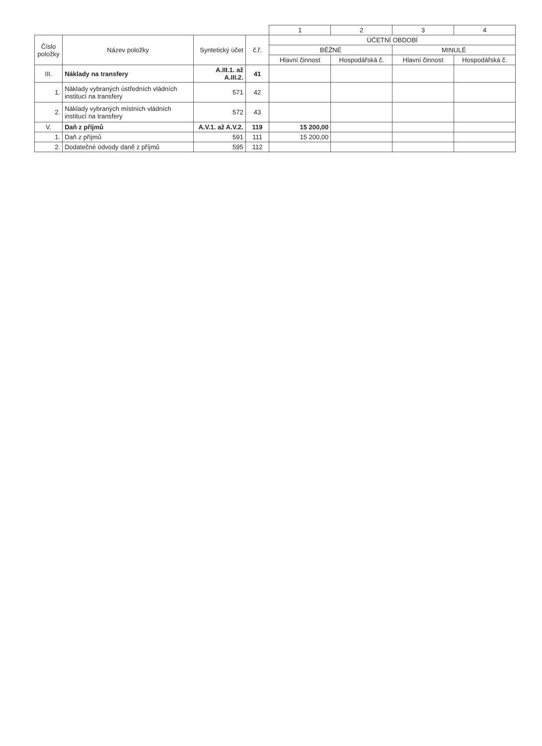| | | | | 1 | 2 | 3 | 4 |
| Číslo položky | Název položky | Syntetický účet | č.ř. | ÚČETNÍ OBDOBÍ | | | |
| | | | | BĚŽNÉ | | MINULÉ | |
| | | | | Hlavní činnost | Hospodářská č. | Hlavní činnost | Hospodářská č. |
| III. | Náklady na transfery | A.III.1. až A.III.2. | 41 | | | | |
| 1. | Náklady vybraných ústředních vládních institucí na transfery | 571 | 42 | | | | |
| 2. | Náklady vybraných místních vládních institucí na transfery | 572 | 43 | | | | |
| V. | Daň z příjmů | A.V.1. až A.V.2. | 119 | 15 200,00 | | | |
| 1. | Daň z příjmů | 591 | 111 | 15 200,00 | | | |
| 2. | Dodatečné odvody daně z příjmů | 595 | 112 | | | | |